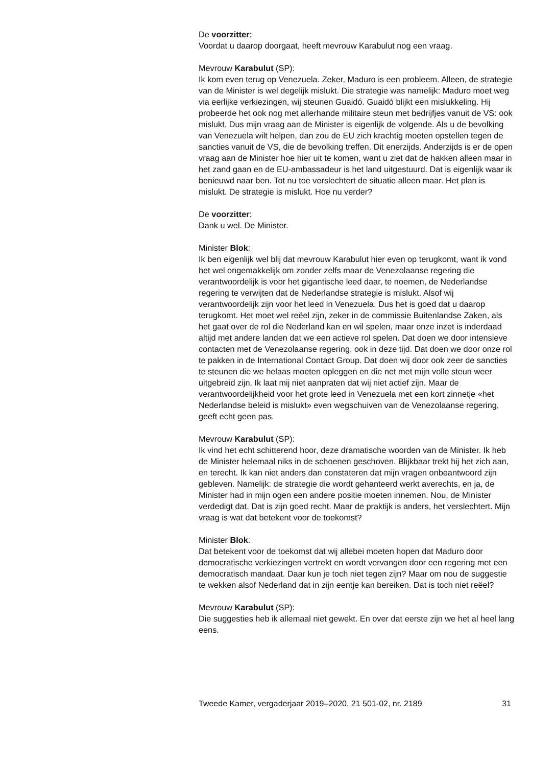De voorzitter:
Voordat u daarop doorgaat, heeft mevrouw Karabulut nog een vraag.
Mevrouw Karabulut (SP):
Ik kom even terug op Venezuela. Zeker, Maduro is een probleem. Alleen, de strategie van de Minister is wel degelijk mislukt. Die strategie was namelijk: Maduro moet weg via eerlijke verkiezingen, wij steunen Guaidó. Guaidó blijkt een mislukkeling. Hij probeerde het ook nog met allerhande militaire steun met bedrijfjes vanuit de VS: ook mislukt. Dus mijn vraag aan de Minister is eigenlijk de volgende. Als u de bevolking van Venezuela wilt helpen, dan zou de EU zich krachtig moeten opstellen tegen de sancties vanuit de VS, die de bevolking treffen. Dit enerzijds. Anderzijds is er de open vraag aan de Minister hoe hier uit te komen, want u ziet dat de hakken alleen maar in het zand gaan en de EU-ambassadeur is het land uitgestuurd. Dat is eigenlijk waar ik benieuwd naar ben. Tot nu toe verslechtert de situatie alleen maar. Het plan is mislukt. De strategie is mislukt. Hoe nu verder?
De voorzitter:
Dank u wel. De Minister.
Minister Blok:
Ik ben eigenlijk wel blij dat mevrouw Karabulut hier even op terugkomt, want ik vond het wel ongemakkelijk om zonder zelfs maar de Venezolaanse regering die verantwoordelijk is voor het gigantische leed daar, te noemen, de Nederlandse regering te verwijten dat de Nederlandse strategie is mislukt. Alsof wij verantwoordelijk zijn voor het leed in Venezuela. Dus het is goed dat u daarop terugkomt. Het moet wel reëel zijn, zeker in de commissie Buitenlandse Zaken, als het gaat over de rol die Nederland kan en wil spelen, maar onze inzet is inderdaad altijd met andere landen dat we een actieve rol spelen. Dat doen we door intensieve contacten met de Venezolaanse regering, ook in deze tijd. Dat doen we door onze rol te pakken in de International Contact Group. Dat doen wij door ook zeer de sancties te steunen die we helaas moeten opleggen en die net met mijn volle steun weer uitgebreid zijn. Ik laat mij niet aanpraten dat wij niet actief zijn. Maar de verantwoordelijkheid voor het grote leed in Venezuela met een kort zinnetje «het Nederlandse beleid is mislukt» even wegschuiven van de Venezolaanse regering, geeft echt geen pas.
Mevrouw Karabulut (SP):
Ik vind het echt schitterend hoor, deze dramatische woorden van de Minister. Ik heb de Minister helemaal niks in de schoenen geschoven. Blijkbaar trekt hij het zich aan, en terecht. Ik kan niet anders dan constateren dat mijn vragen onbeantwoord zijn gebleven. Namelijk: de strategie die wordt gehanteerd werkt averechts, en ja, de Minister had in mijn ogen een andere positie moeten innemen. Nou, de Minister verdedigt dat. Dat is zijn goed recht. Maar de praktijk is anders, het verslechtert. Mijn vraag is wat dat betekent voor de toekomst?
Minister Blok:
Dat betekent voor de toekomst dat wij allebei moeten hopen dat Maduro door democratische verkiezingen vertrekt en wordt vervangen door een regering met een democratisch mandaat. Daar kun je toch niet tegen zijn? Maar om nou de suggestie te wekken alsof Nederland dat in zijn eentje kan bereiken. Dat is toch niet reëel?
Mevrouw Karabulut (SP):
Die suggesties heb ik allemaal niet gewekt. En over dat eerste zijn we het al heel lang eens.
Tweede Kamer, vergaderjaar 2019–2020, 21 501-02, nr. 2189 31